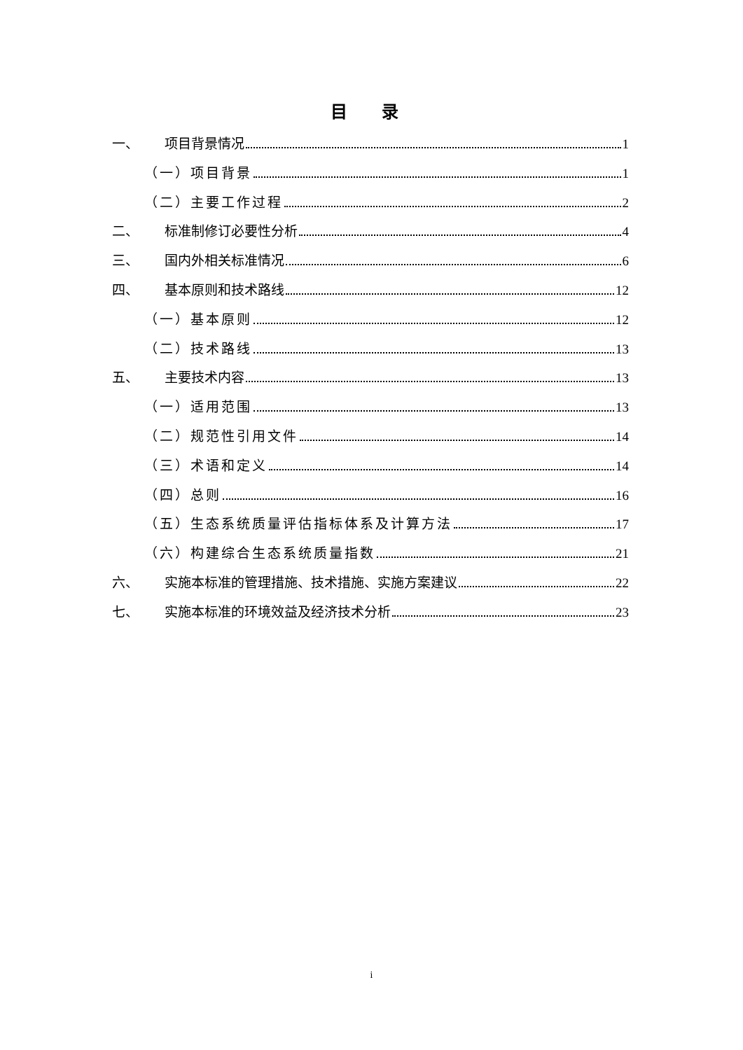目 录
一、 项目背景情况 1
（一）项目背景 1
（二）主要工作过程 2
二、 标准制修订必要性分析 4
三、 国内外相关标准情况 6
四、 基本原则和技术路线 12
（一）基本原则 12
（二）技术路线 13
五、 主要技术内容 13
（一）适用范围 13
（二）规范性引用文件 14
（三）术语和定义 14
（四）总则 16
（五）生态系统质量评估指标体系及计算方法 17
（六）构建综合生态系统质量指数 21
六、 实施本标准的管理措施、技术措施、实施方案建议 22
七、 实施本标准的环境效益及经济技术分析 23
i